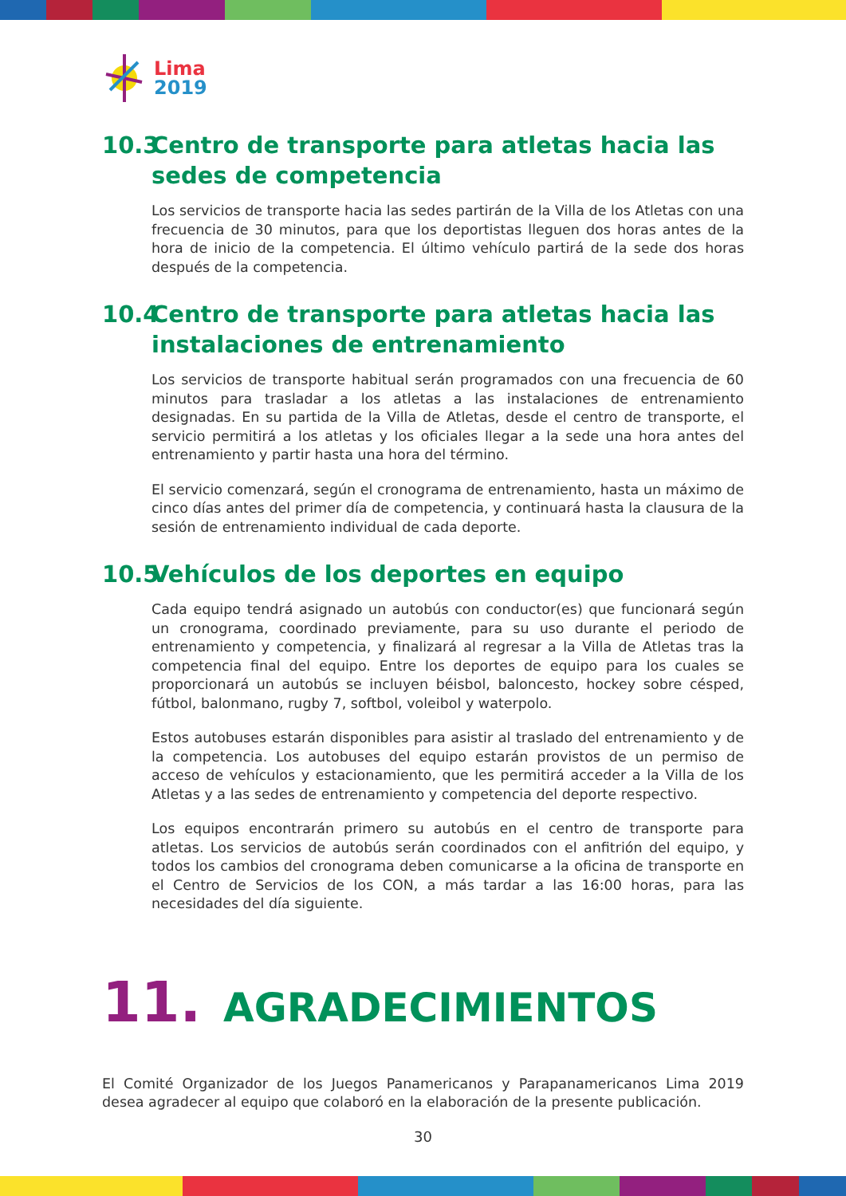Lima
2019
10.3 Centro de transporte para atletas hacia las sedes de competencia
Los servicios de transporte hacia las sedes partirán de la Villa de los Atletas con una frecuencia de 30 minutos, para que los deportistas lleguen dos horas antes de la hora de inicio de la competencia. El último vehículo partirá de la sede dos horas después de la competencia.
10.4 Centro de transporte para atletas hacia las instalaciones de entrenamiento
Los servicios de transporte habitual serán programados con una frecuencia de 60 minutos para trasladar a los atletas a las instalaciones de entrenamiento designadas. En su partida de la Villa de Atletas, desde el centro de transporte, el servicio permitirá a los atletas y los oficiales llegar a la sede una hora antes del entrenamiento y partir hasta una hora del término.
El servicio comenzará, según el cronograma de entrenamiento, hasta un máximo de cinco días antes del primer día de competencia, y continuará hasta la clausura de la sesión de entrenamiento individual de cada deporte.
10.5 Vehículos de los deportes en equipo
Cada equipo tendrá asignado un autobús con conductor(es) que funcionará según un cronograma, coordinado previamente, para su uso durante el periodo de entrenamiento y competencia, y finalizará al regresar a la Villa de Atletas tras la competencia final del equipo. Entre los deportes de equipo para los cuales se proporcionará un autobús se incluyen béisbol, baloncesto, hockey sobre césped, fútbol, balonmano, rugby 7, softbol, voleibol y waterpolo.
Estos autobuses estarán disponibles para asistir al traslado del entrenamiento y de la competencia. Los autobuses del equipo estarán provistos de un permiso de acceso de vehículos y estacionamiento, que les permitirá acceder a la Villa de los Atletas y a las sedes de entrenamiento y competencia del deporte respectivo.
Los equipos encontrarán primero su autobús en el centro de transporte para atletas. Los servicios de autobús serán coordinados con el anfitrión del equipo, y todos los cambios del cronograma deben comunicarse a la oficina de transporte en el Centro de Servicios de los CON, a más tardar a las 16:00 horas, para las necesidades del día siguiente.
11. AGRADECIMIENTOS
El Comité Organizador de los Juegos Panamericanos y Parapanamericanos Lima 2019 desea agradecer al equipo que colaboró en la elaboración de la presente publicación.
30